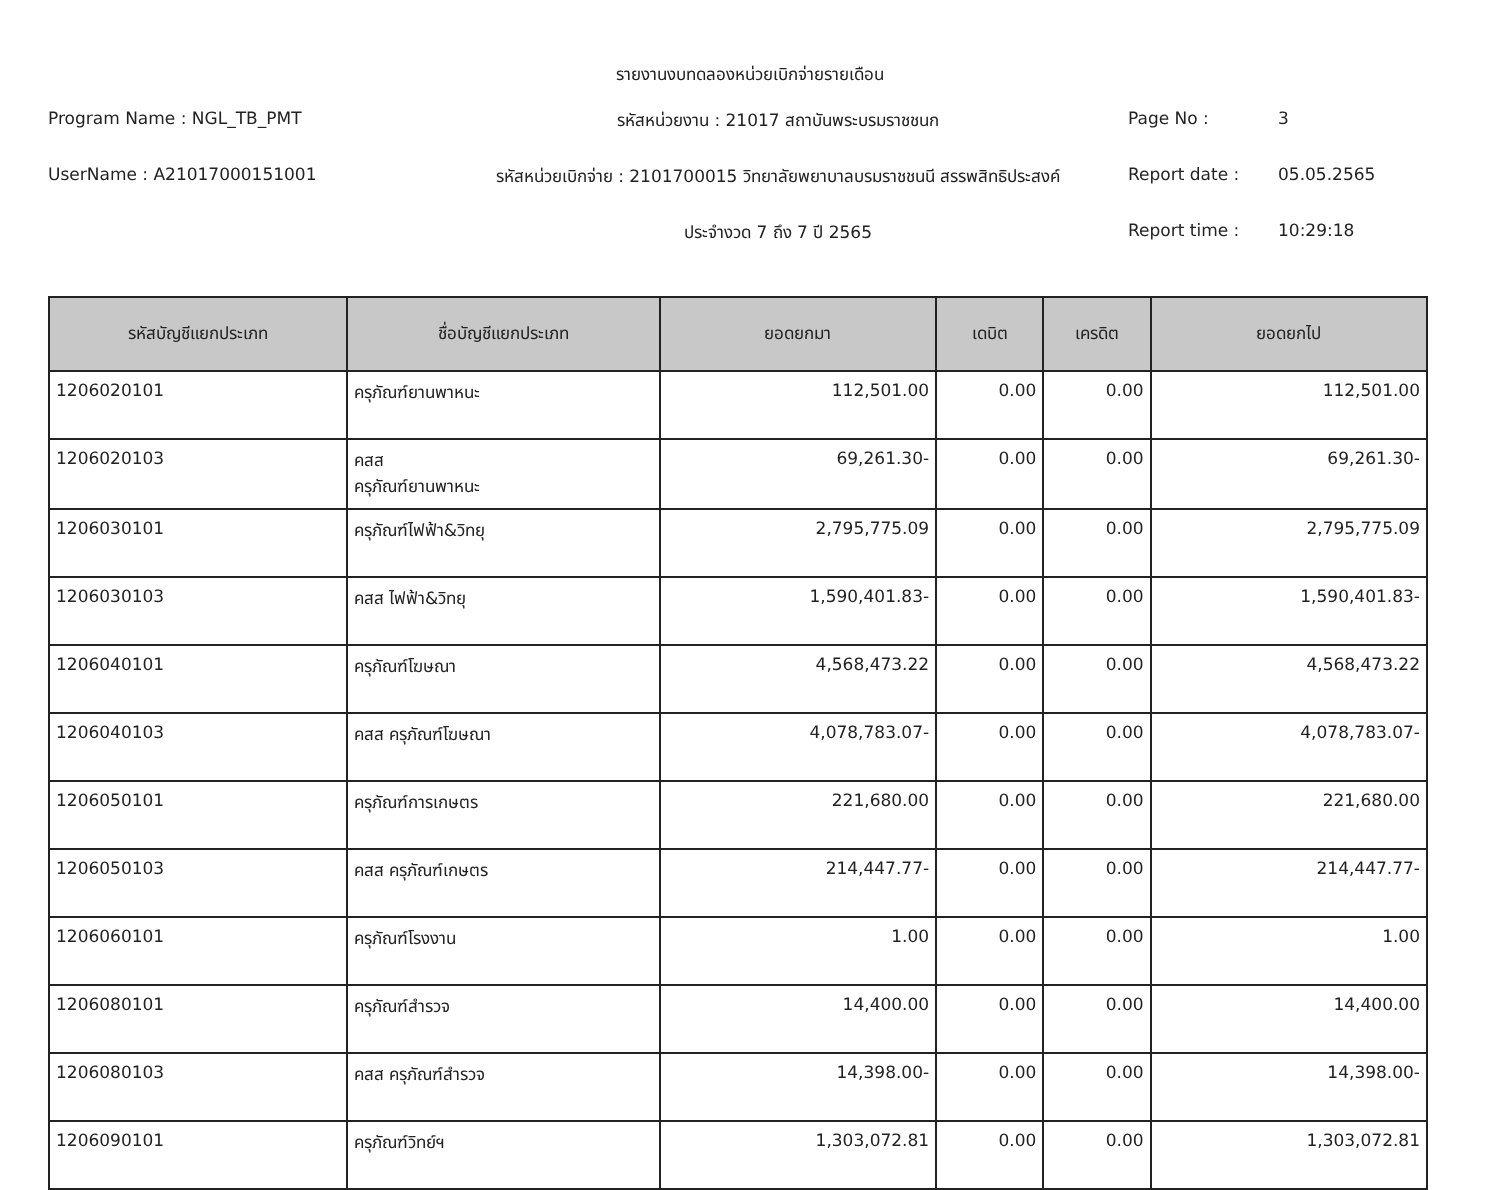รายงานงบทดลองหน่วยเบิกจ่ายรายเดือน
Program Name : NGL_TB_PMT
รหัสหน่วยงาน : 21017 สถาบันพระบรมราชชนก
Page No :
3
UserName : A21017000151001
รหัสหน่วยเบิกจ่าย : 2101700015 วิทยาลัยพยาบาลบรมราชชนนี สรรพสิทธิประสงค์
Report date :
05.05.2565
ประจำงวด 7 ถึง 7 ปี 2565
Report time :
10:29:18
| รหัสบัญชีแยกประเภท | ชื่อบัญชีแยกประเภท | ยอดยกมา | เดบิต | เครดิต | ยอดยกไป |
| --- | --- | --- | --- | --- | --- |
| 1206020101 | ครุภัณฑ์ยานพาหนะ | 112,501.00 | 0.00 | 0.00 | 112,501.00 |
| 1206020103 | คสส ครุภัณฑ์ยานพาหนะ | 69,261.30- | 0.00 | 0.00 | 69,261.30- |
| 1206030101 | ครุภัณฑ์ไฟฟ้า&วิทยุ | 2,795,775.09 | 0.00 | 0.00 | 2,795,775.09 |
| 1206030103 | คสส ไฟฟ้า&วิทยุ | 1,590,401.83- | 0.00 | 0.00 | 1,590,401.83- |
| 1206040101 | ครุภัณฑ์โฆษณา | 4,568,473.22 | 0.00 | 0.00 | 4,568,473.22 |
| 1206040103 | คสส ครุภัณฑ์โฆษณา | 4,078,783.07- | 0.00 | 0.00 | 4,078,783.07- |
| 1206050101 | ครุภัณฑ์การเกษตร | 221,680.00 | 0.00 | 0.00 | 221,680.00 |
| 1206050103 | คสส ครุภัณฑ์เกษตร | 214,447.77- | 0.00 | 0.00 | 214,447.77- |
| 1206060101 | ครุภัณฑ์โรงงาน | 1.00 | 0.00 | 0.00 | 1.00 |
| 1206080101 | ครุภัณฑ์สำรวจ | 14,400.00 | 0.00 | 0.00 | 14,400.00 |
| 1206080103 | คสส ครุภัณฑ์สำรวจ | 14,398.00- | 0.00 | 0.00 | 14,398.00- |
| 1206090101 | ครุภัณฑ์วิทย์ฯ | 1,303,072.81 | 0.00 | 0.00 | 1,303,072.81 |